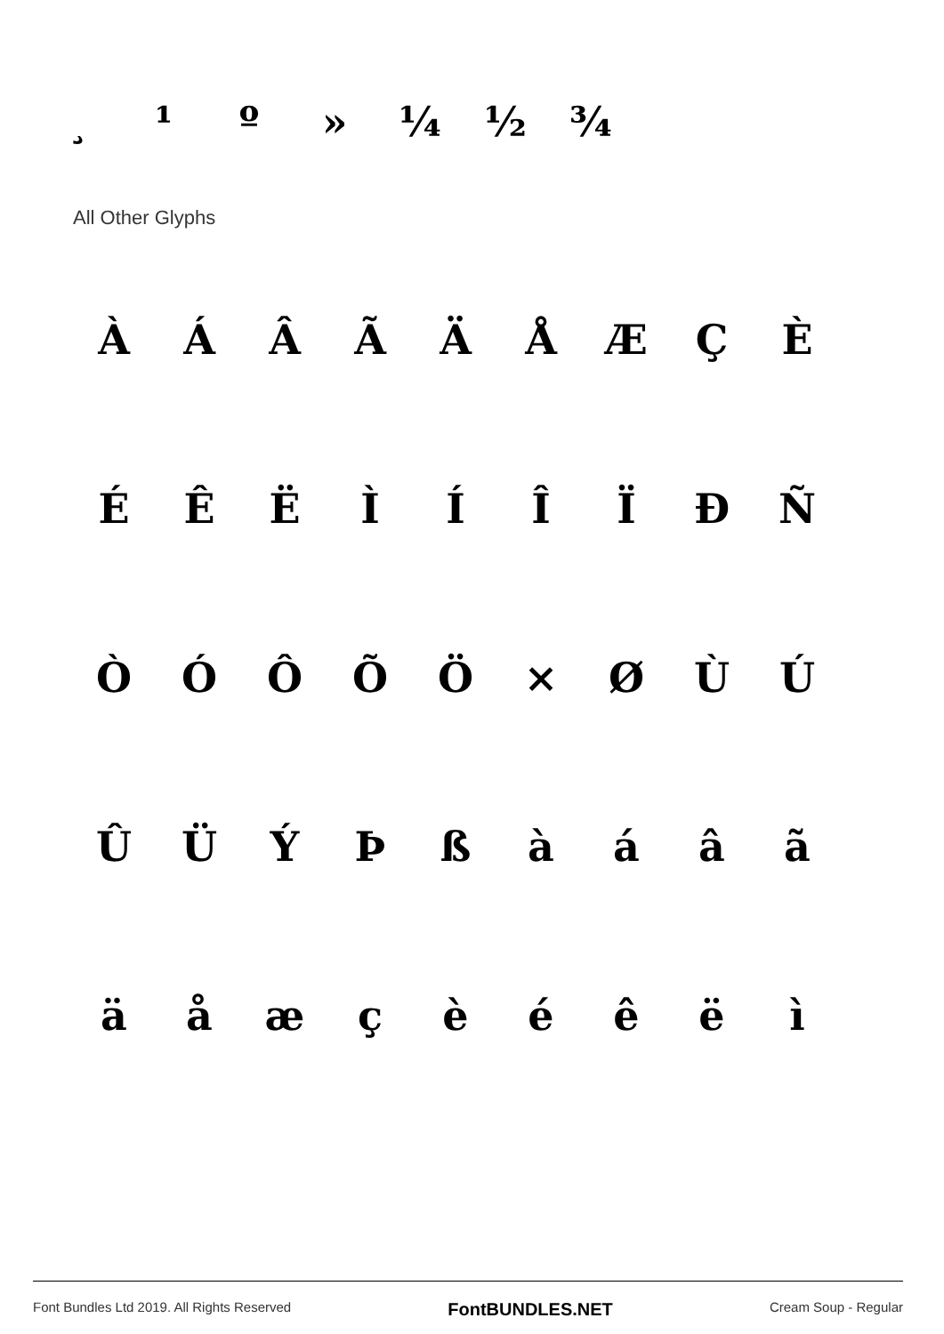¸ ¹ º » ¼ ½ ¾
All Other Glyphs
ÀÁÂÃÄÅÆÇÈ
ÉÊËÌÍÎÏÐÑ
ÒÓÔÕÖ × ØÙÚ
ÛÜÝÞßàáâã
äåæçèéêëì
Font Bundles Ltd 2019. All Rights Reserved FontBUNDLES.NET Cream Soup - Regular